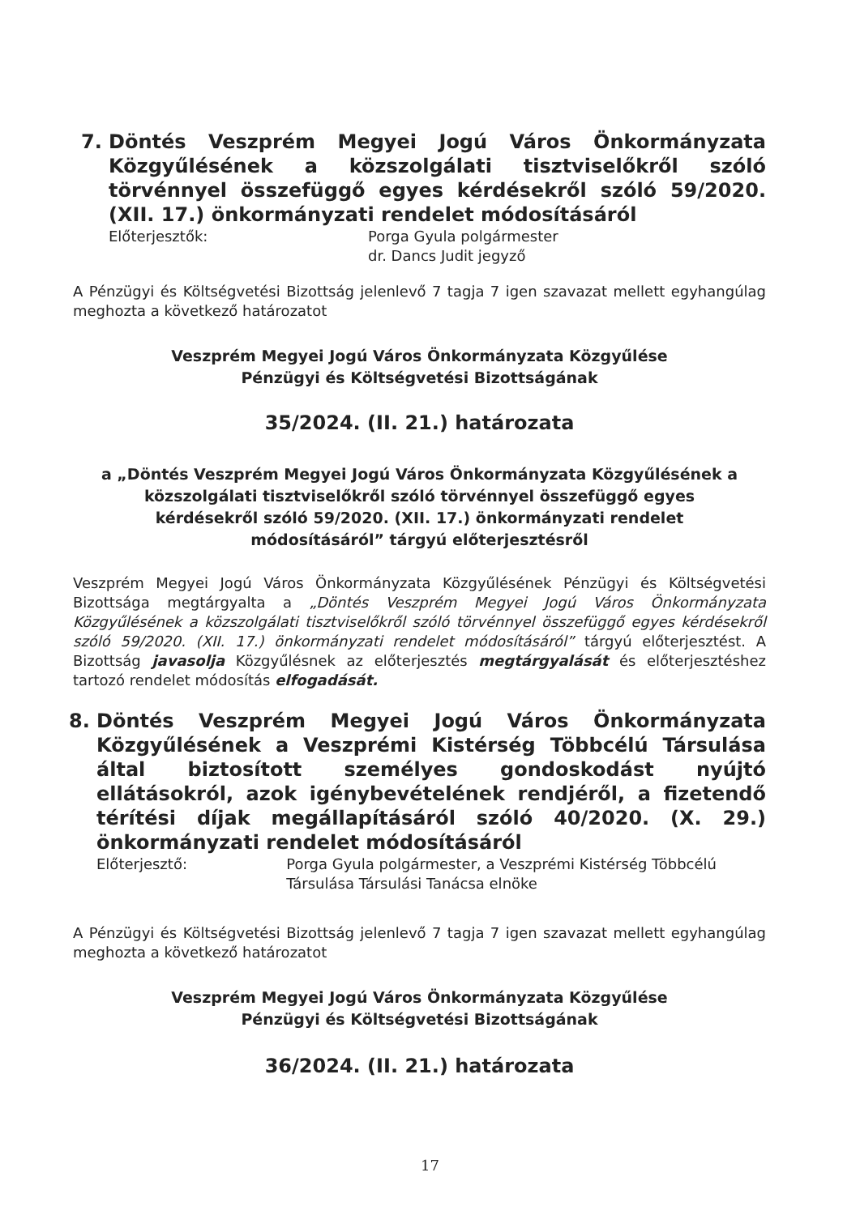7. Döntés Veszprém Megyei Jogú Város Önkormányzata Közgyűlésének a közszolgálati tisztviselőkről szóló törvénnyel összefüggő egyes kérdésekről szóló 59/2020. (XII. 17.) önkormányzati rendelet módosításáról
Előterjesztők: Porga Gyula polgármester
dr. Dancs Judit jegyző
A Pénzügyi és Költségvetési Bizottság jelenlevő 7 tagja 7 igen szavazat mellett egyhangúlag meghozta a következő határozatot
Veszprém Megyei Jogú Város Önkormányzata Közgyűlése
Pénzügyi és Költségvetési Bizottságának
35/2024. (II. 21.) határozata
a „Döntés Veszprém Megyei Jogú Város Önkormányzata Közgyűlésének a
közszolgálati tisztviselőkről szóló törvénnyel összefüggő egyes
kérdésekről szóló 59/2020. (XII. 17.) önkormányzati rendelet
módosításáról” tárgyú előterjesztésről
Veszprém Megyei Jogú Város Önkormányzata Közgyűlésének Pénzügyi és Költségvetési Bizottsága megtárgyalta a „Döntés Veszprém Megyei Jogú Város Önkormányzata Közgyűlésének a közszolgálati tisztviselőkről szóló törvénnyel összefüggő egyes kérdésekről szóló 59/2020. (XII. 17.) önkormányzati rendelet módosításáról” tárgyú előterjesztést. A Bizottság javasolja Közgyűlésnek az előterjesztés megtárgyalását és előterjesztéshez tartozó rendelet módosítás elfogadását.
8. Döntés Veszprém Megyei Jogú Város Önkormányzata Közgyűlésének a Veszprémi Kistérség Többcélú Társulása által biztosított személyes gondoskodást nyújtó ellátásokról, azok igénybevételének rendjéről, a fizetendő térítési díjak megállapításáról szóló 40/2020. (X. 29.) önkormányzati rendelet módosításáról
Előterjesztő: Porga Gyula polgármester, a Veszprémi Kistérség Többcélú Társulása Társulási Tanácsa elnöke
A Pénzügyi és Költségvetési Bizottság jelenlevő 7 tagja 7 igen szavazat mellett egyhangúlag meghozta a következő határozatot
Veszprém Megyei Jogú Város Önkormányzata Közgyűlése
Pénzügyi és Költségvetési Bizottságának
36/2024. (II. 21.) határozata
17